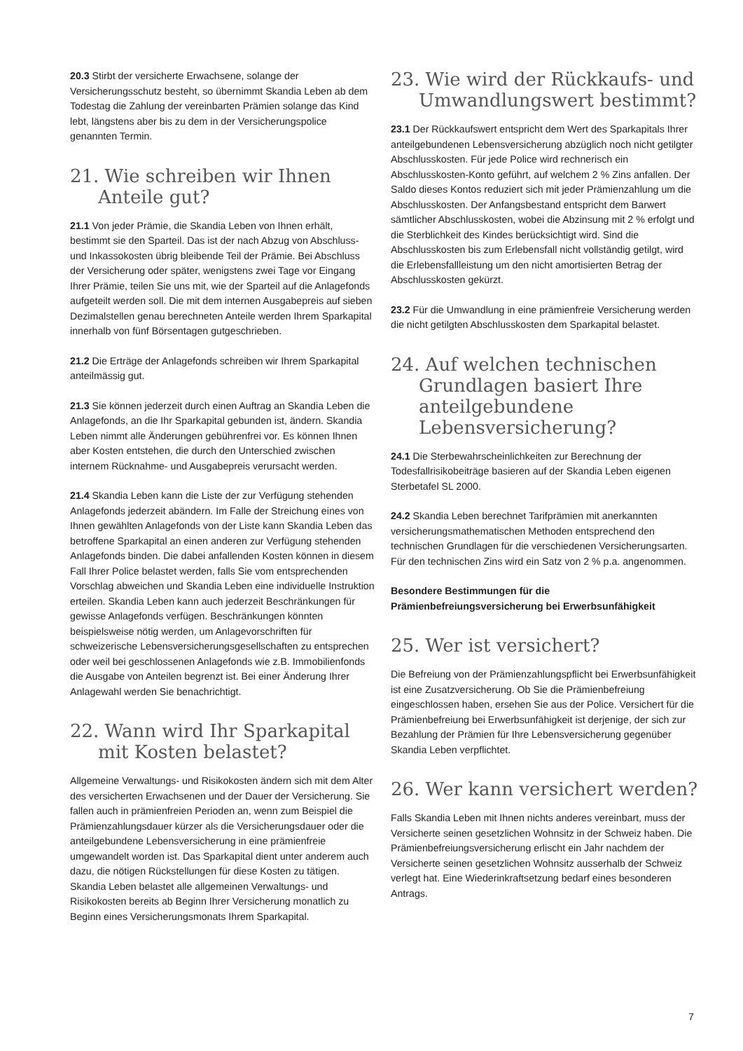20.3 Stirbt der versicherte Erwachsene, solange der Versicherungsschutz besteht, so übernimmt Skandia Leben ab dem Todestag die Zahlung der vereinbarten Prämien solange das Kind lebt, längstens aber bis zu dem in der Versicherungspolice genannten Termin.
21. Wie schreiben wir Ihnen Anteile gut?
21.1 Von jeder Prämie, die Skandia Leben von Ihnen erhält, bestimmt sie den Sparteil. Das ist der nach Abzug von Abschluss- und Inkassokosten übrig bleibende Teil der Prämie. Bei Abschluss der Versicherung oder später, wenigstens zwei Tage vor Eingang Ihrer Prämie, teilen Sie uns mit, wie der Sparteil auf die Anlagefonds aufgeteilt werden soll. Die mit dem internen Ausgabepreis auf sieben Dezimalstellen genau berechneten Anteile werden Ihrem Sparkapital innerhalb von fünf Börsentagen gutgeschrieben.
21.2 Die Erträge der Anlagefonds schreiben wir Ihrem Sparkapital anteilmässig gut.
21.3 Sie können jederzeit durch einen Auftrag an Skandia Leben die Anlagefonds, an die Ihr Sparkapital gebunden ist, ändern. Skandia Leben nimmt alle Änderungen gebührenfrei vor. Es können Ihnen aber Kosten entstehen, die durch den Unterschied zwischen internem Rücknahme- und Ausgabepreis verursacht werden.
21.4 Skandia Leben kann die Liste der zur Verfügung stehenden Anlagefonds jederzeit abändern. Im Falle der Streichung eines von Ihnen gewählten Anlagefonds von der Liste kann Skandia Leben das betroffene Sparkapital an einen anderen zur Verfügung stehenden Anlagefonds binden. Die dabei anfallenden Kosten können in diesem Fall Ihrer Police belastet werden, falls Sie vom entsprechenden Vorschlag abweichen und Skandia Leben eine individuelle Instruktion erteilen. Skandia Leben kann auch jederzeit Beschränkungen für gewisse Anlagefonds verfügen. Beschränkungen könnten beispielsweise nötig werden, um Anlagevorschriften für schweizerische Lebensversicherungsgesellschaften zu entsprechen oder weil bei geschlossenen Anlagefonds wie z.B. Immobilienfonds die Ausgabe von Anteilen begrenzt ist. Bei einer Änderung Ihrer Anlagewahl werden Sie benachrichtigt.
22. Wann wird Ihr Sparkapital mit Kosten belastet?
Allgemeine Verwaltungs- und Risikokosten ändern sich mit dem Alter des versicherten Erwachsenen und der Dauer der Versicherung. Sie fallen auch in prämienfreien Perioden an, wenn zum Beispiel die Prämienzahlungsdauer kürzer als die Versicherungsdauer oder die anteilgebundene Lebensversicherung in eine prämienfreie umgewandelt worden ist. Das Sparkapital dient unter anderem auch dazu, die nötigen Rückstellungen für diese Kosten zu tätigen. Skandia Leben belastet alle allgemeinen Verwaltungs- und Risikokosten bereits ab Beginn Ihrer Versicherung monatlich zu Beginn eines Versicherungsmonats Ihrem Sparkapital.
23. Wie wird der Rückkaufs- und Umwandlungswert bestimmt?
23.1 Der Rückkaufswert entspricht dem Wert des Sparkapitals Ihrer anteilgebundenen Lebensversicherung abzüglich noch nicht getilgter Abschlusskosten. Für jede Police wird rechnerisch ein Abschlusskosten-Konto geführt, auf welchem 2 % Zins anfallen. Der Saldo dieses Kontos reduziert sich mit jeder Prämienzahlung um die Abschlusskosten. Der Anfangsbestand entspricht dem Barwert sämtlicher Abschlusskosten, wobei die Abzinsung mit 2 % erfolgt und die Sterblichkeit des Kindes berücksichtigt wird. Sind die Abschlusskosten bis zum Erlebensfall nicht vollständig getilgt, wird die Erlebensfallleistung um den nicht amortisierten Betrag der Abschlusskosten gekürzt.
23.2 Für die Umwandlung in eine prämienfreie Versicherung werden die nicht getilgten Abschlusskosten dem Sparkapital belastet.
24. Auf welchen technischen Grundlagen basiert Ihre anteilgebundene Lebensversicherung?
24.1 Die Sterbewahrscheinlichkeiten zur Berechnung der Todesfallrisikobeiträge basieren auf der Skandia Leben eigenen Sterbetafel SL 2000.
24.2 Skandia Leben berechnet Tarifprämien mit anerkannten versicherungsmathematischen Methoden entsprechend den technischen Grundlagen für die verschiedenen Versicherungsarten. Für den technischen Zins wird ein Satz von 2 % p.a. angenommen.
Besondere Bestimmungen für die Prämienbefreiungsversicherung bei Erwerbsunfähigkeit
25. Wer ist versichert?
Die Befreiung von der Prämienzahlungspflicht bei Erwerbsunfähigkeit ist eine Zusatzversicherung. Ob Sie die Prämienbefreiung eingeschlossen haben, ersehen Sie aus der Police. Versichert für die Prämienbefreiung bei Erwerbsunfähigkeit ist derjenige, der sich zur Bezahlung der Prämien für Ihre Lebensversicherung gegenüber Skandia Leben verpflichtet.
26. Wer kann versichert werden?
Falls Skandia Leben mit Ihnen nichts anderes vereinbart, muss der Versicherte seinen gesetzlichen Wohnsitz in der Schweiz haben. Die Prämienbefreiungsversicherung erlischt ein Jahr nachdem der Versicherte seinen gesetzlichen Wohnsitz ausserhalb der Schweiz verlegt hat. Eine Wiederinkraftsetzung bedarf eines besonderen Antrags.
7